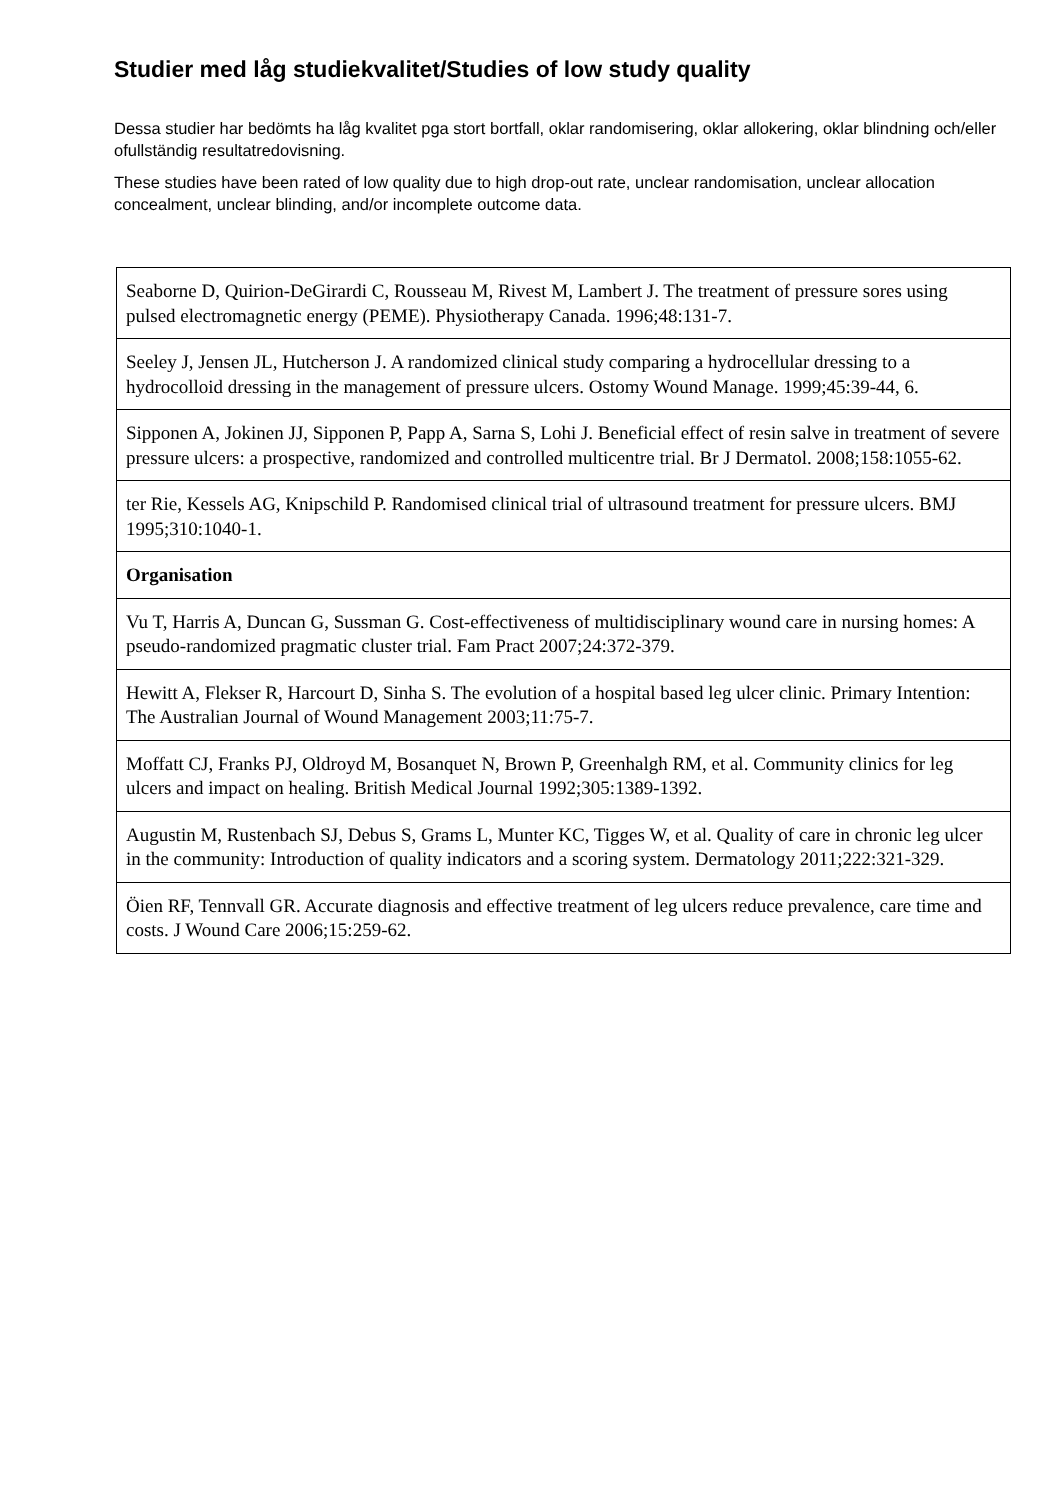Studier med låg studiekvalitet/Studies of low study quality
Dessa studier har bedömts ha låg kvalitet pga stort bortfall, oklar randomisering, oklar allokering, oklar blindning och/eller ofullständig resultatredovisning.
These studies have been rated of low quality due to high drop-out rate, unclear randomisation, unclear allocation concealment, unclear blinding, and/or incomplete outcome data.
| Seaborne D, Quirion-DeGirardi C, Rousseau M, Rivest M, Lambert J. The treatment of pressure sores using pulsed electromagnetic energy (PEME). Physiotherapy Canada. 1996;48:131-7. |
| Seeley J, Jensen JL, Hutcherson J. A randomized clinical study comparing a hydrocellular dressing to a hydrocolloid dressing in the management of pressure ulcers. Ostomy Wound Manage. 1999;45:39-44, 6. |
| Sipponen A, Jokinen JJ, Sipponen P, Papp A, Sarna S, Lohi J. Beneficial effect of resin salve in treatment of severe pressure ulcers: a prospective, randomized and controlled multicentre trial. Br J Dermatol. 2008;158:1055-62. |
| ter Rie, Kessels AG, Knipschild P. Randomised clinical trial of ultrasound treatment for pressure ulcers. BMJ 1995;310:1040-1. |
| Organisation |
| Vu T, Harris A, Duncan G, Sussman G. Cost-effectiveness of multidisciplinary wound care in nursing homes: A pseudo-randomized pragmatic cluster trial. Fam Pract 2007;24:372-379. |
| Hewitt A, Flekser R, Harcourt D, Sinha S. The evolution of a hospital based leg ulcer clinic. Primary Intention: The Australian Journal of Wound Management 2003;11:75-7. |
| Moffatt CJ, Franks PJ, Oldroyd M, Bosanquet N, Brown P, Greenhalgh RM, et al. Community clinics for leg ulcers and impact on healing. British Medical Journal 1992;305:1389-1392. |
| Augustin M, Rustenbach SJ, Debus S, Grams L, Munter KC, Tigges W, et al. Quality of care in chronic leg ulcer in the community: Introduction of quality indicators and a scoring system. Dermatology 2011;222:321-329. |
| Öien RF, Tennvall GR. Accurate diagnosis and effective treatment of leg ulcers reduce prevalence, care time and costs. J Wound Care 2006;15:259-62. |